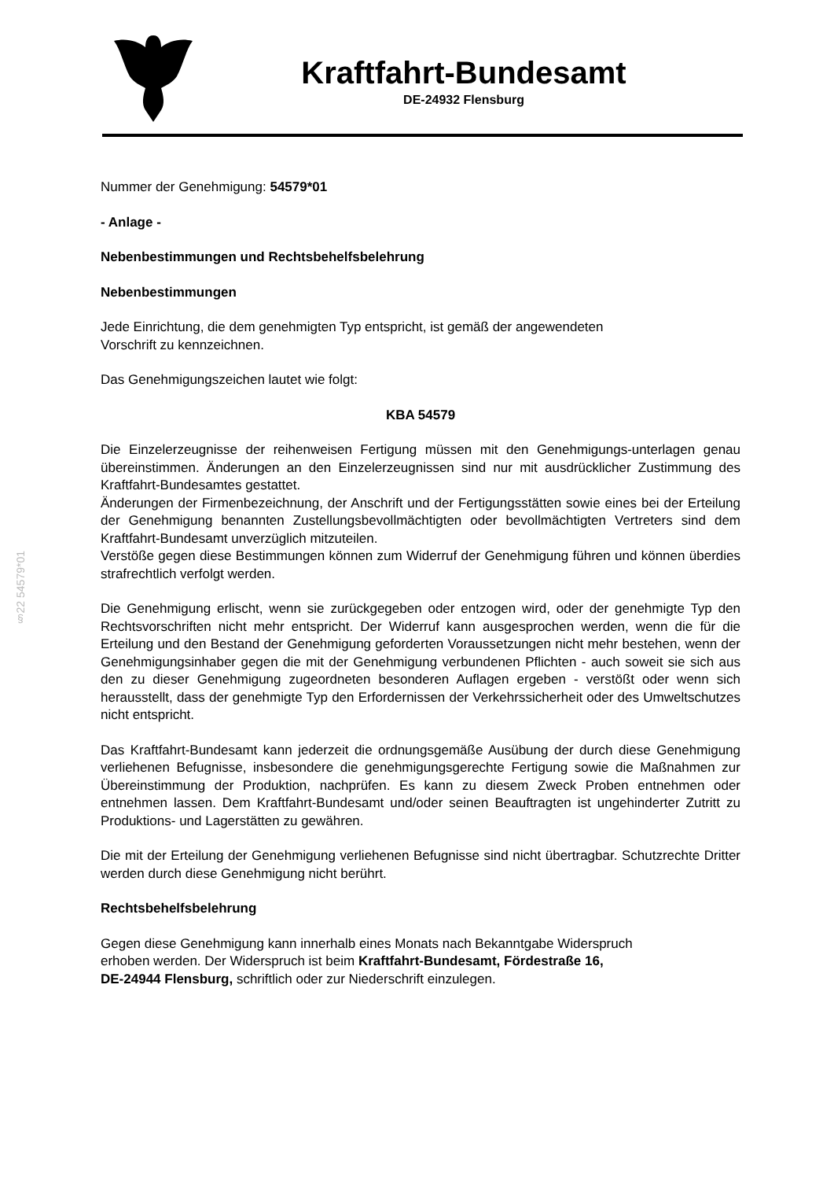Kraftfahrt-Bundesamt
DE-24932 Flensburg
§22 54579*01
Nummer der Genehmigung: 54579*01
- Anlage -
Nebenbestimmungen und Rechtsbehelfsbelehrung
Nebenbestimmungen
Jede Einrichtung, die dem genehmigten Typ entspricht, ist gemäß der angewendeten
Vorschrift zu kennzeichnen.
Das Genehmigungszeichen lautet wie folgt:
KBA 54579
Die Einzelerzeugnisse der reihenweisen Fertigung müssen mit den Genehmigungs-unterlagen genau übereinstimmen. Änderungen an den Einzelerzeugnissen sind nur mit ausdrücklicher Zustimmung des Kraftfahrt-Bundesamtes gestattet.
Änderungen der Firmenbezeichnung, der Anschrift und der Fertigungsstätten sowie eines bei der Erteilung der Genehmigung benannten Zustellungsbevollmächtigten oder bevollmächtigten Vertreters sind dem Kraftfahrt-Bundesamt unverzüglich mitzuteilen.
Verstöße gegen diese Bestimmungen können zum Widerruf der Genehmigung führen und können überdies strafrechtlich verfolgt werden.
Die Genehmigung erlischt, wenn sie zurückgegeben oder entzogen wird, oder der genehmigte Typ den Rechtsvorschriften nicht mehr entspricht. Der Widerruf kann ausgesprochen werden, wenn die für die Erteilung und den Bestand der Genehmigung geforderten Voraussetzungen nicht mehr bestehen, wenn der Genehmigungsinhaber gegen die mit der Genehmigung verbundenen Pflichten - auch soweit sie sich aus den zu dieser Genehmigung zugeordneten besonderen Auflagen ergeben - verstößt oder wenn sich herausstellt, dass der genehmigte Typ den Erfordernissen der Verkehrssicherheit oder des Umweltschutzes nicht entspricht.
Das Kraftfahrt-Bundesamt kann jederzeit die ordnungsgemäße Ausübung der durch diese Genehmigung verliehenen Befugnisse, insbesondere die genehmigungsgerechte Fertigung sowie die Maßnahmen zur Übereinstimmung der Produktion, nachprüfen. Es kann zu diesem Zweck Proben entnehmen oder entnehmen lassen. Dem Kraftfahrt-Bundesamt und/oder seinen Beauftragten ist ungehinderter Zutritt zu Produktions- und Lagerstätten zu gewähren.
Die mit der Erteilung der Genehmigung verliehenen Befugnisse sind nicht übertragbar. Schutzrechte Dritter werden durch diese Genehmigung nicht berührt.
Rechtsbehelfsbelehrung
Gegen diese Genehmigung kann innerhalb eines Monats nach Bekanntgabe Widerspruch
erhoben werden. Der Widerspruch ist beim Kraftfahrt-Bundesamt, Fördestraße 16,
DE-24944 Flensburg, schriftlich oder zur Niederschrift einzulegen.